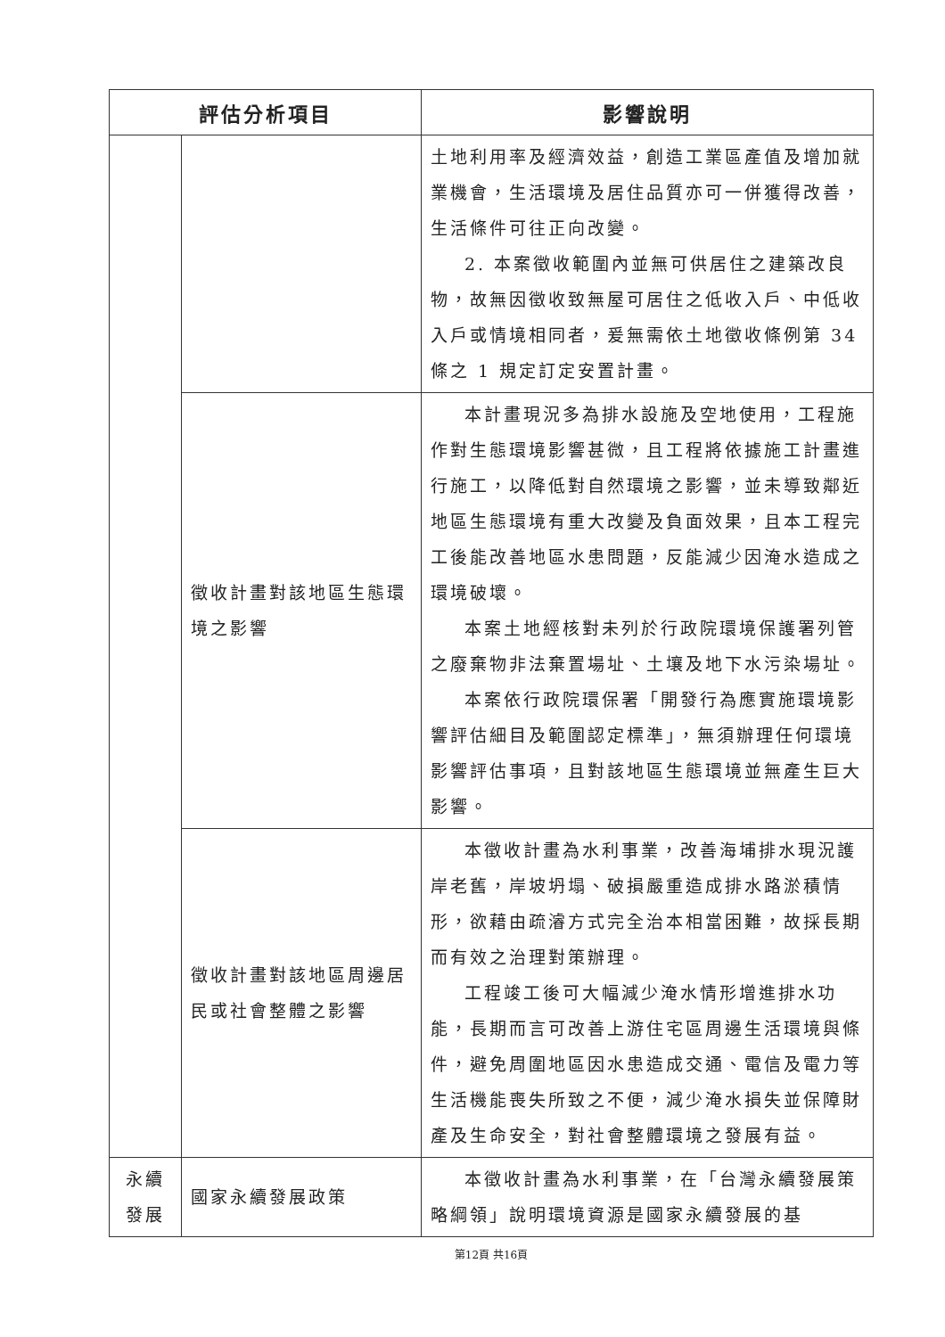| 評估分析項目 | | 影響說明 |
| --- | --- | --- |
| | | 土地利用率及經濟效益，創造工業區產值及增加就業機會，生活環境及居住品質亦可一併獲得改善，生活條件可往正向改變。 2. 本案徵收範圍內並無可供居住之建築改良物，故無因徵收致無屋可居住之低收入戶、中低收入戶或情境相同者，爰無需依土地徵收條例第 34 條之 1 規定訂定安置計畫。 |
| | 徵收計畫對該地區生態環境之影響 | 本計畫現況多為排水設施及空地使用，工程施作對生態環境影響甚微，且工程將依據施工計畫進行施工，以降低對自然環境之影響，並未導致鄰近地區生態環境有重大改變及負面效果，且本工程完工後能改善地區水患問題，反能減少因淹水造成之環境破壞。 本案土地經核對未列於行政院環境保護署列管之廢棄物非法棄置場址、土壤及地下水污染場址。 本案依行政院環保署「開發行為應實施環境影響評估細目及範圍認定標準」，無須辦理任何環境影響評估事項，且對該地區生態環境並無產生巨大影響。 |
| | 徵收計畫對該地區周邊居民或社會整體之影響 | 本徵收計畫為水利事業，改善海埔排水現況護岸老舊，岸坡坍塌、破損嚴重造成排水路淤積情形，欲藉由疏濬方式完全治本相當困難，故採長期而有效之治理對策辦理。 工程竣工後可大幅減少淹水情形增進排水功能，長期而言可改善上游住宅區周邊生活環境與條件，避免周圍地區因水患造成交通、電信及電力等生活機能喪失所致之不便，減少淹水損失並保障財產及生命安全，對社會整體環境之發展有益。 |
| 永續 發展 | 國家永續發展政策 | 本徵收計畫為水利事業，在「台灣永續發展策略綱領」說明環境資源是國家永續發展的基 |
第12頁 共16頁